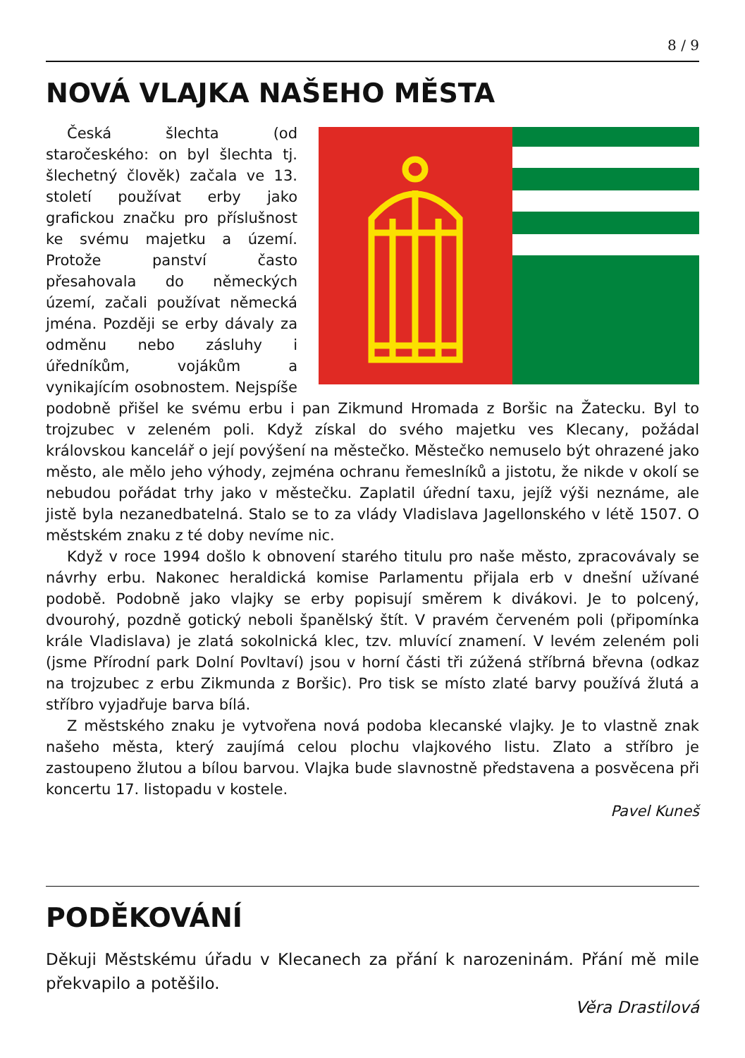8 / 9
NOVÁ VLAJKA NAŠEHO MĚSTA
Česká šlechta (od staročeského: on byl šlechta tj. šlechetný člověk) začala ve 13. století používat erby jako grafickou značku pro příslušnost ke svému majetku a území. Protože panství často přesahovala do německých území, začali používat německá jména. Později se erby dávaly za odměnu nebo zásluhy i úředníkům, vojákům a vynikajícím osobnostem. Nejspíše podobně přišel ke svému erbu i pan Zikmund Hromada z Boršic na Žatecku. Byl to trojzubec v zeleném poli. Když získal do svého majetku ves Klecany, požádal královskou kancelář o její povýšení na městečko. Městečko nemuselo být ohrazené jako město, ale mělo jeho výhody, zejména ochranu řemeslníků a jistotu, že nikde v okolí se nebudou pořádat trhy jako v městečku. Zaplatil úřední taxu, jejíž výši neznáme, ale jistě byla nezanedbatelná. Stalo se to za vlády Vladislava Jagellonského v létě 1507. O městském znaku z té doby nevíme nic.
Když v roce 1994 došlo k obnovení starého titulu pro naše město, zpracovávaly se návrhy erbu. Nakonec heraldická komise Parlamentu přijala erb v dnešní užívané podobě. Podobně jako vlajky se erby popisují směrem k divákovi. Je to polcený, dvourohý, pozdně gotický neboli španělský štít. V pravém červeném poli (připomínka krále Vladislava) je zlatá sokolnická klec, tzv. mluvící znamení. V levém zeleném poli (jsme Přírodní park Dolní Povltaví) jsou v horní části tři zúžená stříbrná břevna (odkaz na trojzubec z erbu Zikmunda z Boršic). Pro tisk se místo zlaté barvy používá žlutá a stříbro vyjadřuje barva bílá.
Z městského znaku je vytvořena nová podoba klecanské vlajky. Je to vlastně znak našeho města, který zaujímá celou plochu vlajkového listu. Zlato a stříbro je zastoupeno žlutou a bílou barvou. Vlajka bude slavnostně představena a posvěcena při koncertu 17. listopadu v kostele.
Pavel Kuneš
PODĚKOVÁNÍ
Děkuji Městskému úřadu v Klecanech za přání k narozeninám. Přání mě mile překvapilo a potěšilo.
Věra Drastilová